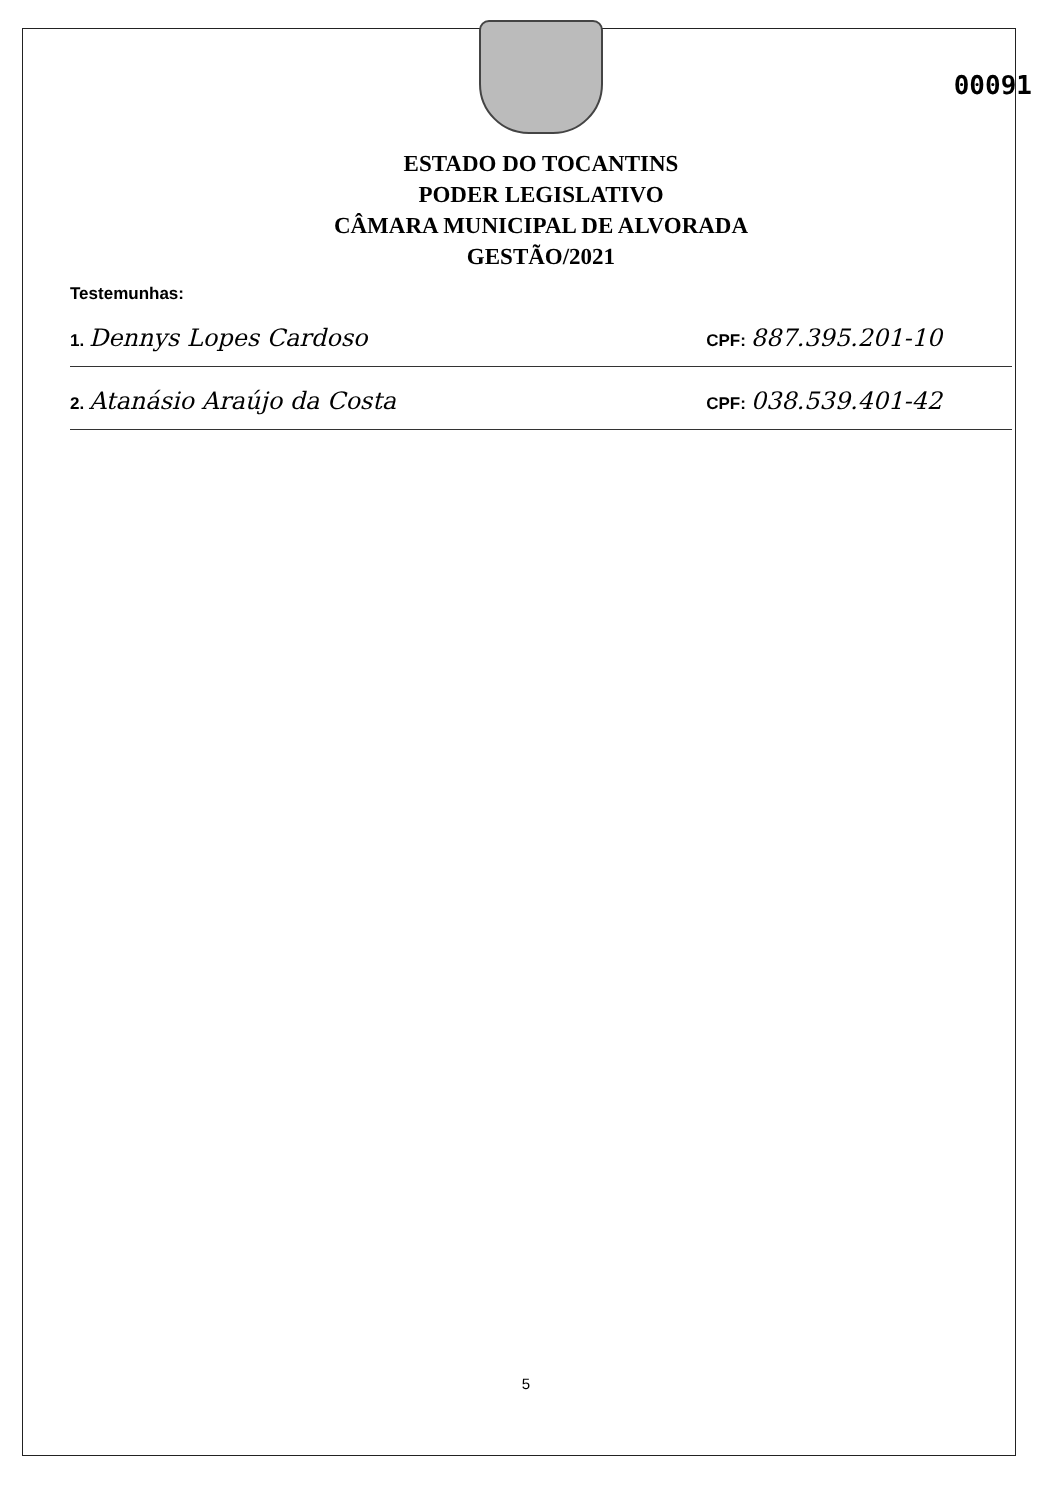00091
ESTADO DO TOCANTINS
PODER LEGISLATIVO
CÂMARA MUNICIPAL DE ALVORADA
GESTÃO/2021
Testemunhas:
1. Dennys Lopes Cardoso CPF: 887.395.201-10
2. Atanásio Araújo da Costa CPF: 038.539.401-42
5